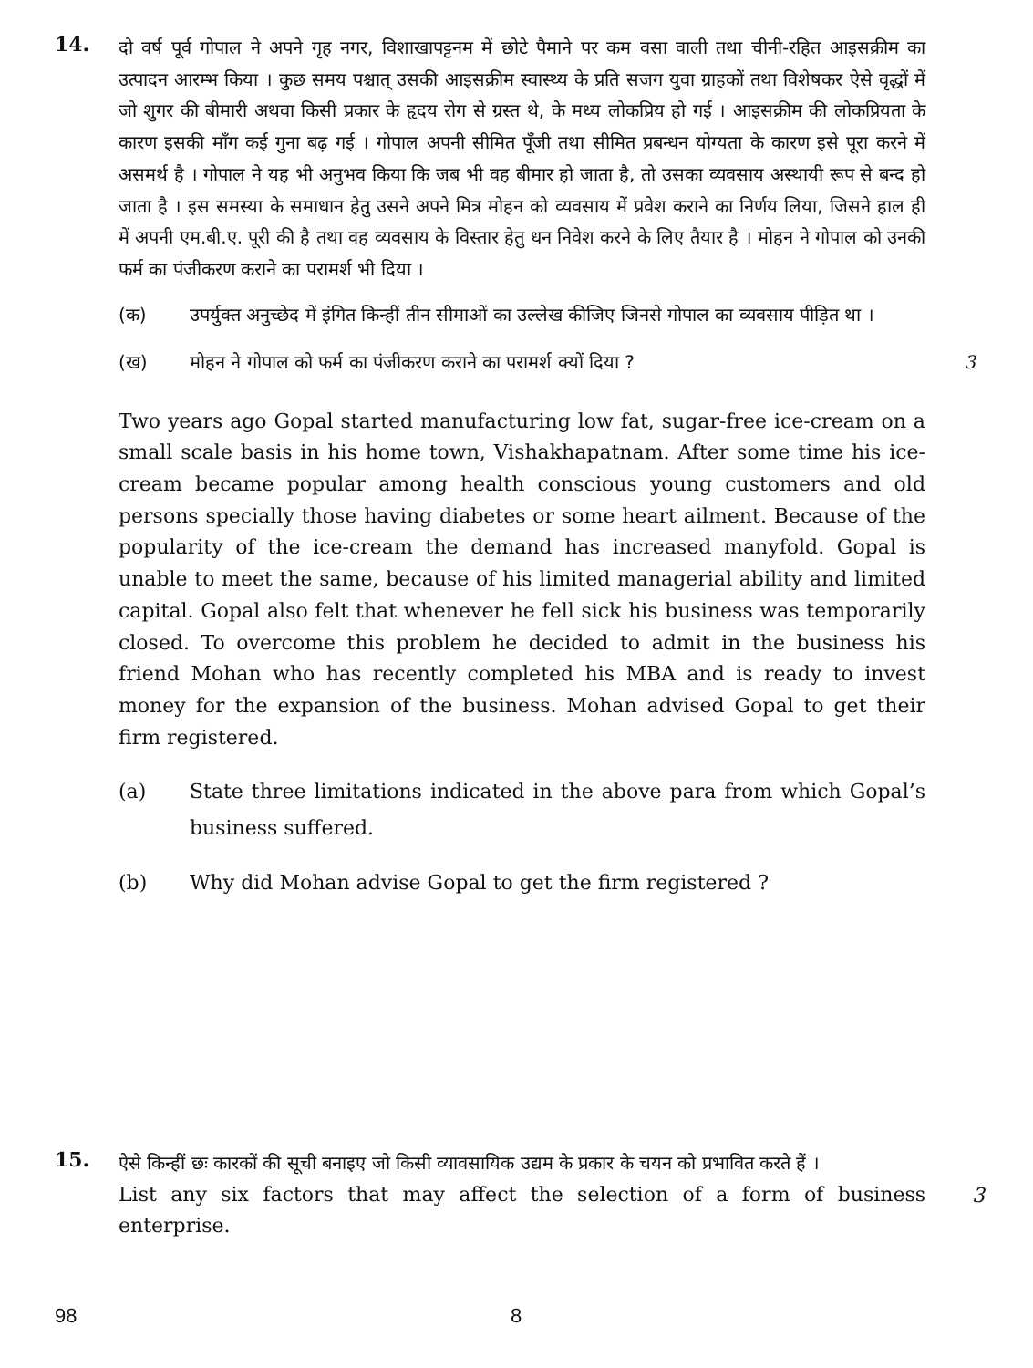14.
दो वर्ष पूर्व गोपाल ने अपने गृह नगर, विशाखापट्टनम में छोटे पैमाने पर कम वसा वाली तथा चीनी-रहित आइसक्रीम का उत्पादन आरम्भ किया । कुछ समय पश्चात् उसकी आइसक्रीम स्वास्थ्य के प्रति सजग युवा ग्राहकों तथा विशेषकर ऐसे वृद्धों में जो शुगर की बीमारी अथवा किसी प्रकार के हृदय रोग से ग्रस्त थे, के मध्य लोकप्रिय हो गई । आइसक्रीम की लोकप्रियता के कारण इसकी माँग कई गुना बढ़ गई । गोपाल अपनी सीमित पूँजी तथा सीमित प्रबन्धन योग्यता के कारण इसे पूरा करने में असमर्थ है । गोपाल ने यह भी अनुभव किया कि जब भी वह बीमार हो जाता है, तो उसका व्यवसाय अस्थायी रूप से बन्द हो जाता है । इस समस्या के समाधान हेतु उसने अपने मित्र मोहन को व्यवसाय में प्रवेश कराने का निर्णय लिया, जिसने हाल ही में अपनी एम.बी.ए. पूरी की है तथा वह व्यवसाय के विस्तार हेतु धन निवेश करने के लिए तैयार है । मोहन ने गोपाल को उनकी फर्म का पंजीकरण कराने का परामर्श भी दिया ।
(क) उपर्युक्त अनुच्छेद में इंगित किन्हीं तीन सीमाओं का उल्लेख कीजिए जिनसे गोपाल का व्यवसाय पीड़ित था ।
(ख) मोहन ने गोपाल को फर्म का पंजीकरण कराने का परामर्श क्यों दिया ?
3
Two years ago Gopal started manufacturing low fat, sugar-free ice-cream on a small scale basis in his home town, Vishakhapatnam. After some time his ice-cream became popular among health conscious young customers and old persons specially those having diabetes or some heart ailment. Because of the popularity of the ice-cream the demand has increased manyfold. Gopal is unable to meet the same, because of his limited managerial ability and limited capital. Gopal also felt that whenever he fell sick his business was temporarily closed. To overcome this problem he decided to admit in the business his friend Mohan who has recently completed his MBA and is ready to invest money for the expansion of the business. Mohan advised Gopal to get their firm registered.
(a) State three limitations indicated in the above para from which Gopal’s business suffered.
(b) Why did Mohan advise Gopal to get the firm registered ?
15.
ऐसे किन्हीं छः कारकों की सूची बनाइए जो किसी व्यावसायिक उद्यम के प्रकार के चयन को प्रभावित करते हैं ।
3
List any six factors that may affect the selection of a form of business enterprise.
98 8